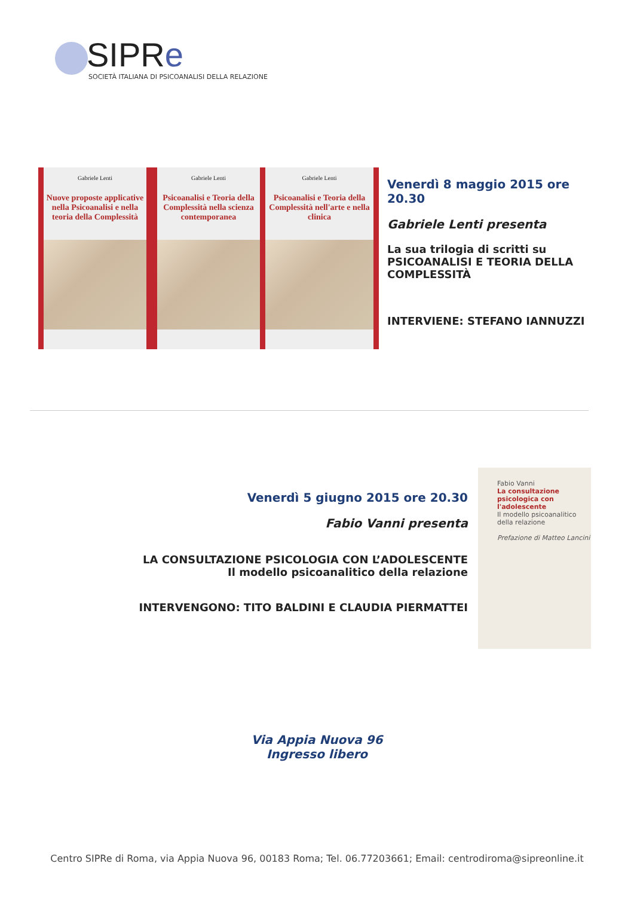SIPRe
SOCIETÀ ITALIANA DI PSICOANALISI DELLA RELAZIONE
Gabriele Lenti
Nuove proposte applicative nella Psicoanalisi e nella teoria della Complessità
Gabriele Lenti
Psicoanalisi e Teoria della Complessità nella scienza contemporanea
Gabriele Lenti
Psicoanalisi e Teoria della Complessità nell'arte e nella clinica
Venerdì 8 maggio 2015 ore 20.30
Gabriele Lenti presenta
La sua trilogia di scritti su
PSICOANALISI E TEORIA DELLA COMPLESSITÀ
INTERVIENE: STEFANO IANNUZZI
Venerdì 5 giugno 2015 ore 20.30
Fabio Vanni presenta
LA CONSULTAZIONE PSICOLOGIA CON L’ADOLESCENTE
Il modello psicoanalitico della relazione
INTERVENGONO: TITO BALDINI E CLAUDIA PIERMATTEI
Fabio Vanni
La consultazione psicologica con l'adolescente
Il modello psicoanalitico della relazione
Prefazione di Matteo Lancini
Via Appia Nuova 96
Ingresso libero
Centro SIPRe di Roma, via Appia Nuova 96, 00183 Roma; Tel. 06.77203661; Email: centrodiroma@sipreonline.it